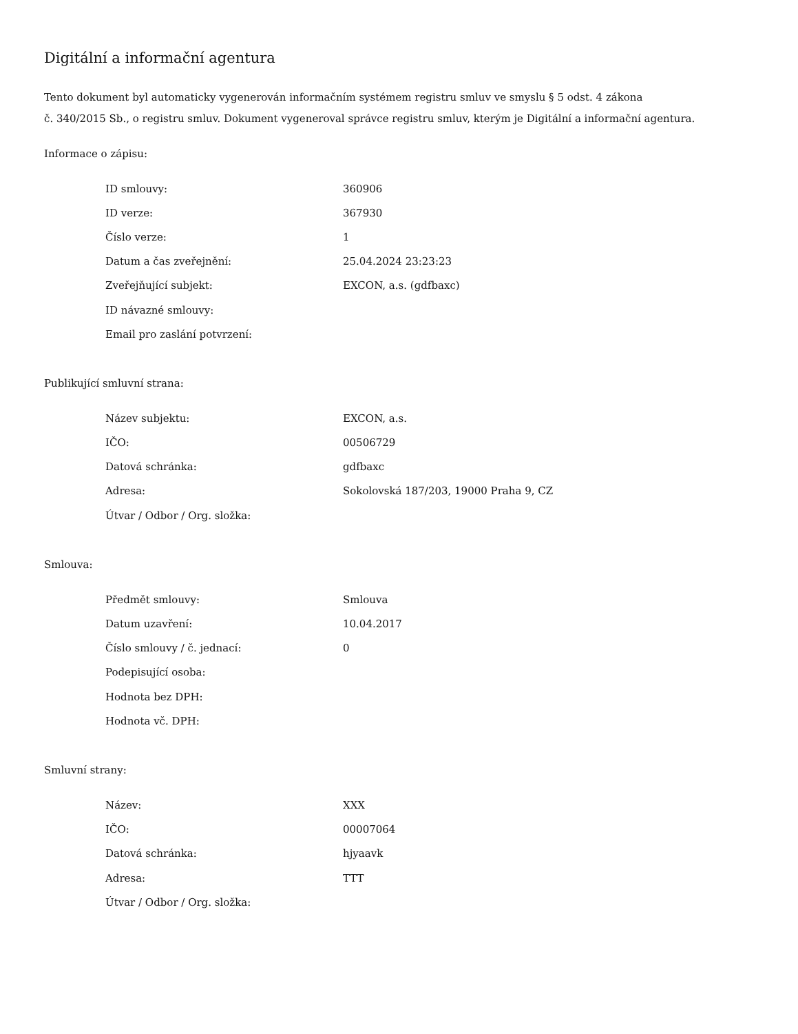Digitální a informační agentura
Tento dokument byl automaticky vygenerován informačním systémem registru smluv ve smyslu § 5 odst. 4 zákona
č. 340/2015 Sb., o registru smluv. Dokument vygeneroval správce registru smluv, kterým je Digitální a informační agentura.
Informace o zápisu:
| ID smlouvy: | 360906 |
| ID verze: | 367930 |
| Číslo verze: | 1 |
| Datum a čas zveřejnění: | 25.04.2024 23:23:23 |
| Zveřejňující subjekt: | EXCON, a.s. (gdfbaxc) |
| ID návazné smlouvy: | |
| Email pro zaslání potvrzení: | |
Publikující smluvní strana:
| Název subjektu: | EXCON, a.s. |
| IČO: | 00506729 |
| Datová schránka: | gdfbaxc |
| Adresa: | Sokolovská 187/203, 19000 Praha 9, CZ |
| Útvar / Odbor / Org. složka: | |
Smlouva:
| Předmět smlouvy: | Smlouva |
| Datum uzavření: | 10.04.2017 |
| Číslo smlouvy / č. jednací: | 0 |
| Podepisující osoba: | |
| Hodnota bez DPH: | |
| Hodnota vč. DPH: | |
Smluvní strany:
| Název: | XXX |
| IČO: | 00007064 |
| Datová schránka: | hjyaavk |
| Adresa: | TTT |
| Útvar / Odbor / Org. složka: | |